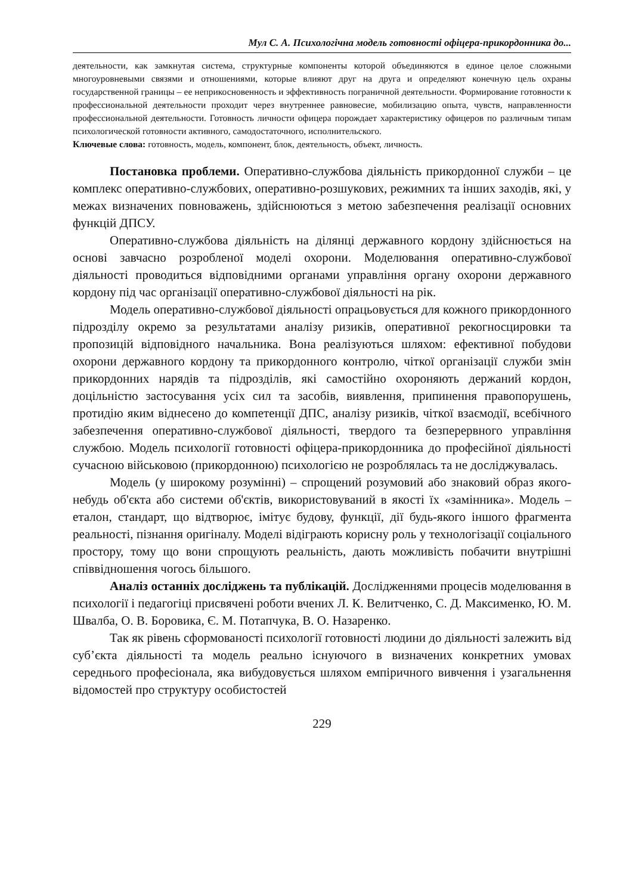Мул С. А. Психологічна модель готовності офіцера-прикордонника до...
деятельности, как замкнутая система, структурные компоненты которой объединяются в единое целое сложными многоуровневыми связями и отношениями, которые влияют друг на друга и определяют конечную цель охраны государственной границы – ее неприкосновенность и эффективность пограничной деятельности. Формирование готовности к профессиональной деятельности проходит через внутреннее равновесие, мобилизацию опыта, чувств, направленности профессиональной деятельности. Готовность личности офицера порождает характеристику офицеров по различным типам психологической готовности активного, самодостаточного, исполнительского.
Ключевые слова: готовность, модель, компонент, блок, деятельность, объект, личность.
Постановка проблеми. Оперативно-службова діяльність прикордонної служби – це комплекс оперативно-службових, оперативно-розшукових, режимних та інших заходів, які, у межах визначених повноважень, здійснюються з метою забезпечення реалізації основних функцій ДПСУ.
Оперативно-службова діяльність на ділянці державного кордону здійснюється на основі завчасно розробленої моделі охорони. Моделювання оперативно-службової діяльності проводиться відповідними органами управління органу охорони державного кордону під час організації оперативно-службової діяльності на рік.
Модель оперативно-службової діяльності опрацьовується для кожного прикордонного підрозділу окремо за результатами аналізу ризиків, оперативної рекогносцировки та пропозицій відповідного начальника. Вона реалізуються шляхом: ефективної побудови охорони державного кордону та прикордонного контролю, чіткої організації служби змін прикордонних нарядів та підрозділів, які самостійно охороняють держаний кордон, доцільністю застосування усіх сил та засобів, виявлення, припинення правопорушень, протидію яким віднесено до компетенції ДПС, аналізу ризиків, чіткої взаємодії, всебічного забезпечення оперативно-службової діяльності, твердого та безперервного управління службою. Модель психології готовності офіцера-прикордонника до професійної діяльності сучасною військовою (прикордонною) психологією не розроблялась та не досліджувалась.
Модель (у широкому розумінні) – спрощений розумовий або знаковий образ якого-небудь об'єкта або системи об'єктів, використовуваний в якості їх «замінника». Модель – еталон, стандарт, що відтворює, імітує будову, функції, дії будь-якого іншого фрагмента реальності, пізнання оригіналу. Моделі відіграють корисну роль у технологізації соціального простору, тому що вони спрощують реальність, дають можливість побачити внутрішні співвідношення чогось більшого.
Аналіз останніх досліджень та публікацій. Дослідженнями процесів моделювання в психології і педагогіці присвячені роботи вчених Л. К. Велитченко, С. Д. Максименко, Ю. М. Швалба, О. В. Боровика, Є. М. Потапчука, В. О. Назаренко.
Так як рівень сформованості психології готовності людини до діяльності залежить від суб’єкта діяльності та модель реально існуючого в визначених конкретних умовах середнього професіонала, яка вибудовується шляхом емпіричного вивчення і узагальнення відомостей про структуру особистостей
229